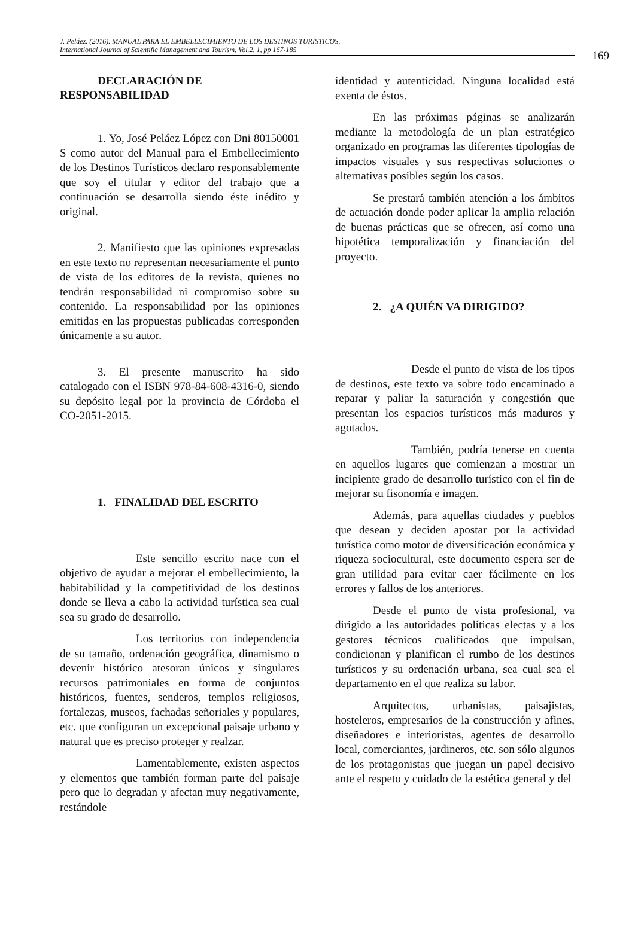J. Peláez. (2016). MANUAL PARA EL EMBELLECIMIENTO DE LOS DESTINOS TURÍSTICOS,
International Journal of Scientific Management and Tourism, Vol.2, 1, pp 167-185
169
DECLARACIÓN DE
RESPONSABILIDAD
1. Yo, José Peláez López con Dni 80150001 S como autor del Manual para el Embellecimiento de los Destinos Turísticos declaro responsablemente que soy el titular y editor del trabajo que a continuación se desarrolla siendo éste inédito y original.
2. Manifiesto que las opiniones expresadas en este texto no representan necesariamente el punto de vista de los editores de la revista, quienes no tendrán responsabilidad ni compromiso sobre su contenido. La responsabilidad por las opiniones emitidas en las propuestas publicadas corresponden únicamente a su autor.
3. El presente manuscrito ha sido catalogado con el ISBN 978-84-608-4316-0, siendo su depósito legal por la provincia de Córdoba el CO-2051-2015.
1. FINALIDAD DEL ESCRITO
Este sencillo escrito nace con el objetivo de ayudar a mejorar el embellecimiento, la habitabilidad y la competitividad de los destinos donde se lleva a cabo la actividad turística sea cual sea su grado de desarrollo.
Los territorios con independencia de su tamaño, ordenación geográfica, dinamismo o devenir histórico atesoran únicos y singulares recursos patrimoniales en forma de conjuntos históricos, fuentes, senderos, templos religiosos, fortalezas, museos, fachadas señoriales y populares, etc. que configuran un excepcional paisaje urbano y natural que es preciso proteger y realzar.
Lamentablemente, existen aspectos y elementos que también forman parte del paisaje pero que lo degradan y afectan muy negativamente, restándole
identidad y autenticidad. Ninguna localidad está exenta de éstos.
En las próximas páginas se analizarán mediante la metodología de un plan estratégico organizado en programas las diferentes tipologías de impactos visuales y sus respectivas soluciones o alternativas posibles según los casos.
Se prestará también atención a los ámbitos de actuación donde poder aplicar la amplia relación de buenas prácticas que se ofrecen, así como una hipotética temporalización y financiación del proyecto.
2. ¿A QUIÉN VA DIRIGIDO?
Desde el punto de vista de los tipos de destinos, este texto va sobre todo encaminado a reparar y paliar la saturación y congestión que presentan los espacios turísticos más maduros y agotados.
También, podría tenerse en cuenta en aquellos lugares que comienzan a mostrar un incipiente grado de desarrollo turístico con el fin de mejorar su fisonomía e imagen.
Además, para aquellas ciudades y pueblos que desean y deciden apostar por la actividad turística como motor de diversificación económica y riqueza sociocultural, este documento espera ser de gran utilidad para evitar caer fácilmente en los errores y fallos de los anteriores.
Desde el punto de vista profesional, va dirigido a las autoridades políticas electas y a los gestores técnicos cualificados que impulsan, condicionan y planifican el rumbo de los destinos turísticos y su ordenación urbana, sea cual sea el departamento en el que realiza su labor.
Arquitectos, urbanistas, paisajistas, hosteleros, empresarios de la construcción y afines, diseñadores e interioristas, agentes de desarrollo local, comerciantes, jardineros, etc. son sólo algunos de los protagonistas que juegan un papel decisivo ante el respeto y cuidado de la estética general y del